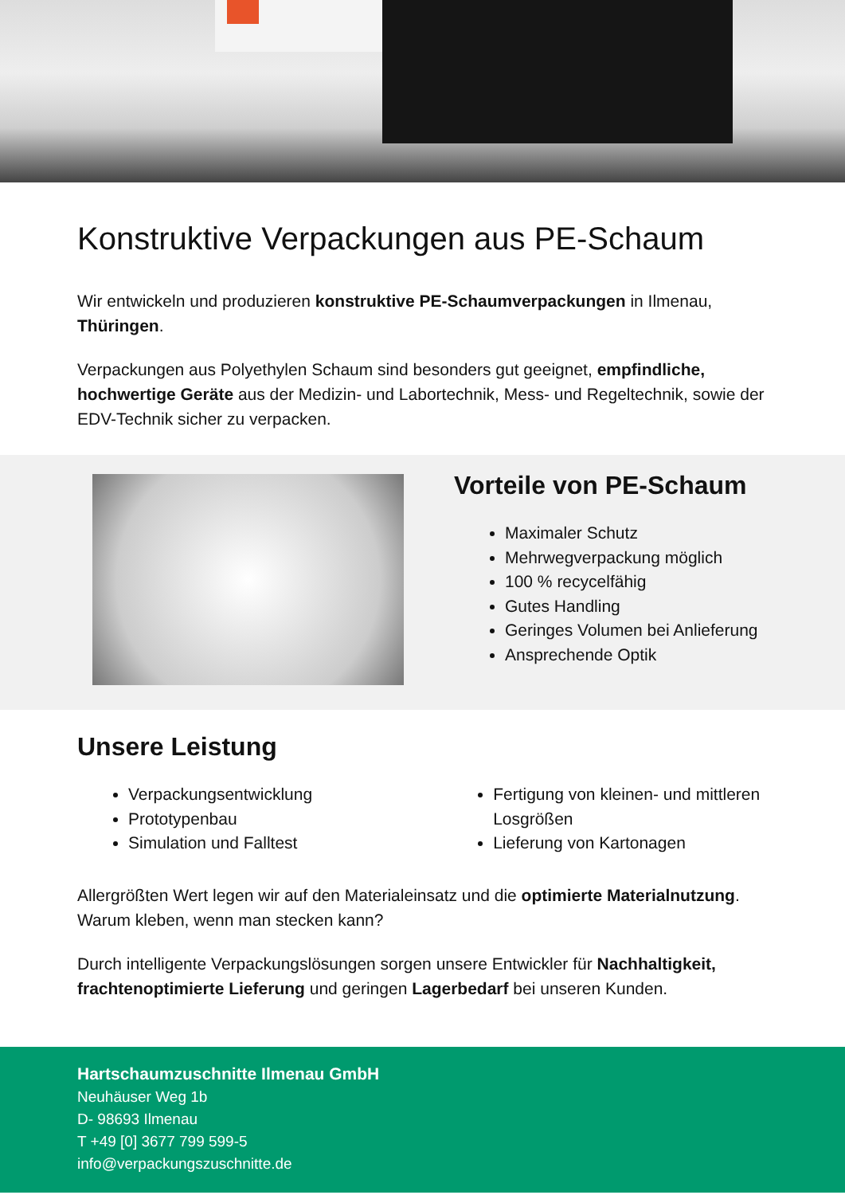Konstruktive Verpackungen aus PE-Schaum
Wir entwickeln und produzieren konstruktive PE-Schaumverpackungen in Ilmenau, Thüringen.
Verpackungen aus Polyethylen Schaum sind besonders gut geeignet, empfindliche, hochwertige Geräte aus der Medizin- und Labortechnik, Mess- und Regeltechnik, sowie der EDV-Technik sicher zu verpacken.
Vorteile von PE-Schaum
Maximaler Schutz
Mehrwegverpackung möglich
100 % recycelfähig
Gutes Handling
Geringes Volumen bei Anlieferung
Ansprechende Optik
Unsere Leistung
Verpackungsentwicklung
Prototypenbau
Simulation und Falltest
Fertigung von kleinen- und mittleren Losgrößen
Lieferung von Kartonagen
Allergrößten Wert legen wir auf den Materialeinsatz und die optimierte Materialnutzung. Warum kleben, wenn man stecken kann?
Durch intelligente Verpackungslösungen sorgen unsere Entwickler für Nachhaltigkeit, frachtenoptimierte Lieferung und geringen Lagerbedarf bei unseren Kunden.
Hartschaumzuschnitte Ilmenau GmbH
Neuhäuser Weg 1b
D- 98693 Ilmenau
T +49 [0] 3677 799 599-5
info@verpackungszuschnitte.de